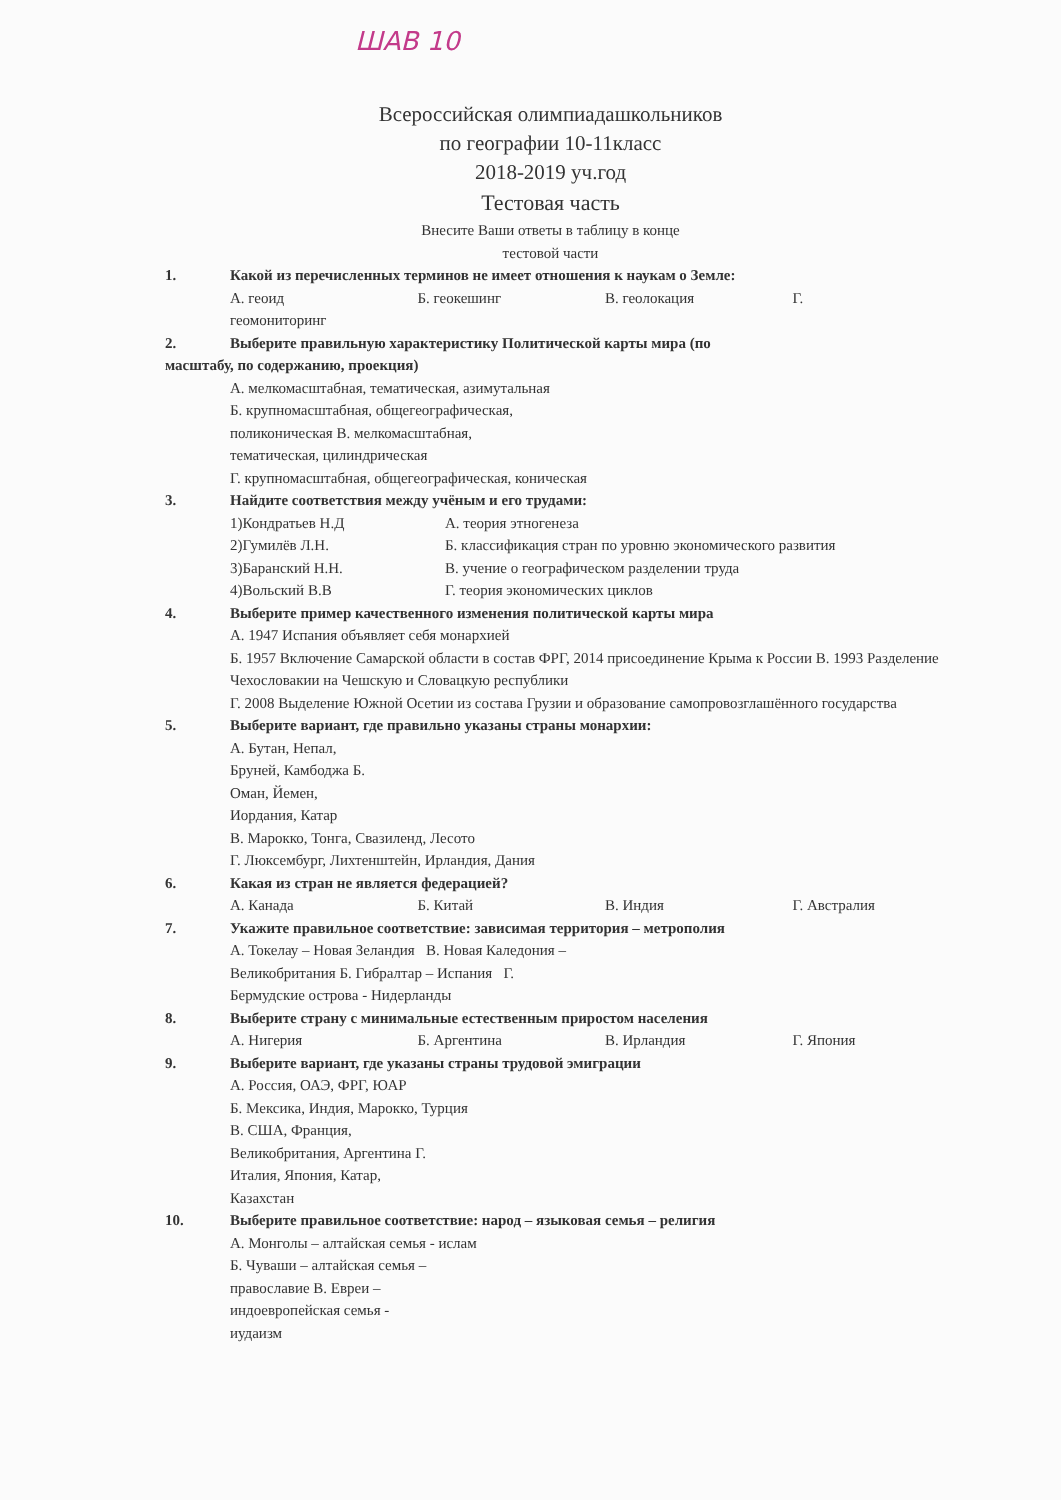ШАВ 10
Всероссийская олимпиадашкольников
по географии 10-11класс
2018-2019 уч.год
Тестовая часть
Внесите Ваши ответы в таблицу в конце
тестовой части
1. Какой из перечисленных терминов не имеет отношения к наукам о Земле:
А. геоид Б. геокешинг В. геолокация Г.
геомониторинг
2. Выберите правильную характеристику Политической карты мира (по
масштабу, по содержанию, проекция)
А. мелкомасштабная, тематическая, азимутальная
Б. крупномасштабная, общегеографическая,
поликоническая В. мелкомасштабная,
тематическая, цилиндрическая
Г. крупномасштабная, общегеографическая, коническая
3. Найдите соответствия между учёным и его трудами:
1)Кондратьев Н.Д
2)Гумилёв Л.Н.
3)Баранский Н.Н.
4)Вольский В.В
А. теория этногенеза
Б. классификация стран по уровню экономического развития
В. учение о географическом разделении труда
Г. теория экономических циклов
4. Выберите пример качественного изменения политической карты мира
А. 1947 Испания объявляет себя монархией
Б. 1957 Включение Самарской области в состав ФРГ, 2014 присоединение Крыма к России В. 1993 Разделение Чехословакии на Чешскую и Словацкую республики
Г. 2008 Выделение Южной Осетии из состава Грузии и образование самопровозглашённого государства
5. Выберите вариант, где правильно указаны страны монархии:
А. Бутан, Непал,
Бруней, Камбоджа Б.
Оман, Йемен,
Иордания, Катар
В. Марокко, Тонга, Свазиленд, Лесото
Г. Люксембург, Лихтенштейн, Ирландия, Дания
6. Какая из стран не является федерацией?
А. Канада Б. Китай В. Индия Г. Австралия
7. Укажите правильное соответствие: зависимая территория – метрополия
А. Токелау – Новая Зеландия В. Новая Каледония –
Великобритания Б. Гибралтар – Испания Г.
Бермудские острова - Нидерланды
8. Выберите страну с минимальные естественным приростом населения
А. Нигерия Б. Аргентина В. Ирландия Г. Япония
9. Выберите вариант, где указаны страны трудовой эмиграции
А. Россия, ОАЭ, ФРГ, ЮАР
Б. Мексика, Индия, Марокко, Турция
В. США, Франция,
Великобритания, Аргентина Г.
Италия, Япония, Катар,
Казахстан
10. Выберите правильное соответствие: народ – языковая семья – религия
А. Монголы – алтайская семья - ислам
Б. Чуваши – алтайская семья –
православие В. Евреи –
индоевропейская семья -
иудаизм